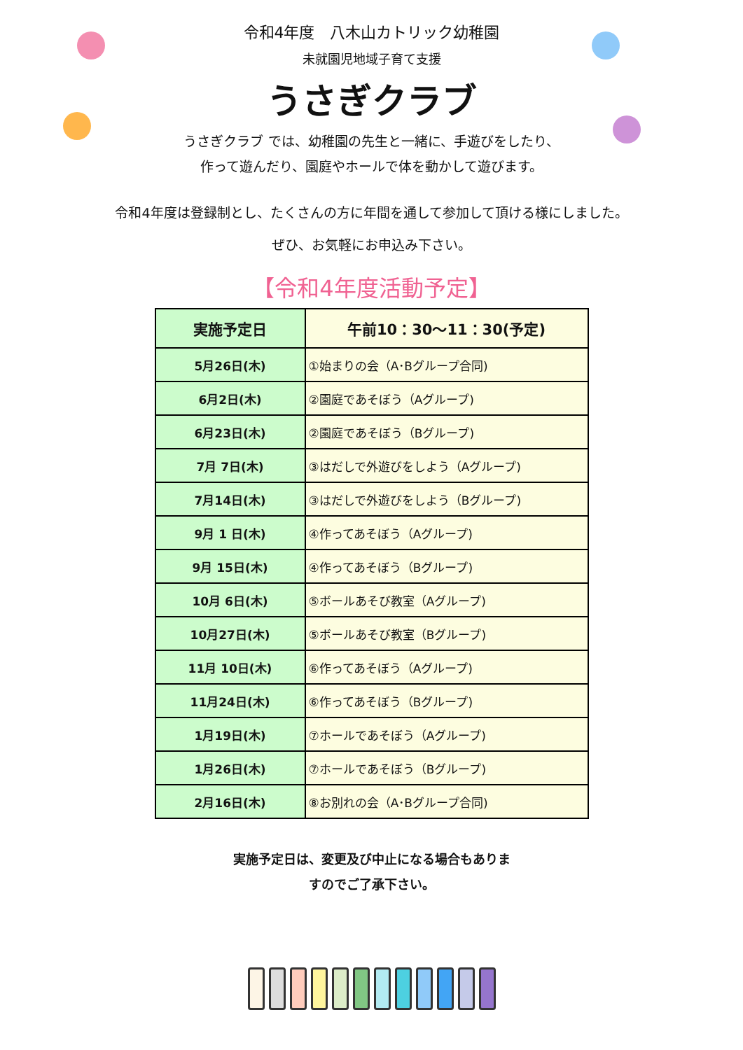令和4年度　八木山カトリック幼稚園
未就園児地域子育て支援
うさぎクラブ
うさぎクラブ では、幼稚園の先生と一緒に、手遊びをしたり、
作って遊んだり、園庭やホールで体を動かして遊びます。
令和4年度は登録制とし、たくさんの方に年間を通して参加して頂ける様にしました。
ぜひ、お気軽にお申込み下さい。
【令和4年度活動予定】
| 実施予定日 | 午前10：30～11：30(予定) |
| --- | --- |
| 5月26日(木) | ①始まりの会（A･Bグループ合同) |
| 6月2日(木) | ②園庭であそぼう（Aグループ) |
| 6月23日(木) | ②園庭であそぼう（Bグループ) |
| 7月 7日(木) | ③はだしで外遊びをしよう（Aグループ) |
| 7月14日(木) | ③はだしで外遊びをしよう（Bグループ) |
| 9月 1 日(木) | ④作ってあそぼう（Aグループ) |
| 9月 15日(木) | ④作ってあそぼう（Bグループ) |
| 10月 6日(木) | ⑤ボールあそび教室（Aグループ) |
| 10月27日(木) | ⑤ボールあそび教室（Bグループ) |
| 11月 10日(木) | ⑥作ってあそぼう（Aグループ) |
| 11月24日(木) | ⑥作ってあそぼう（Bグループ) |
| 1月19日(木) | ⑦ホールであそぼう（Aグループ) |
| 1月26日(木) | ⑦ホールであそぼう（Bグループ) |
| 2月16日(木) | ⑧お別れの会（A･Bグループ合同) |
実施予定日は、変更及び中止になる場合もありま
すのでご了承下さい。